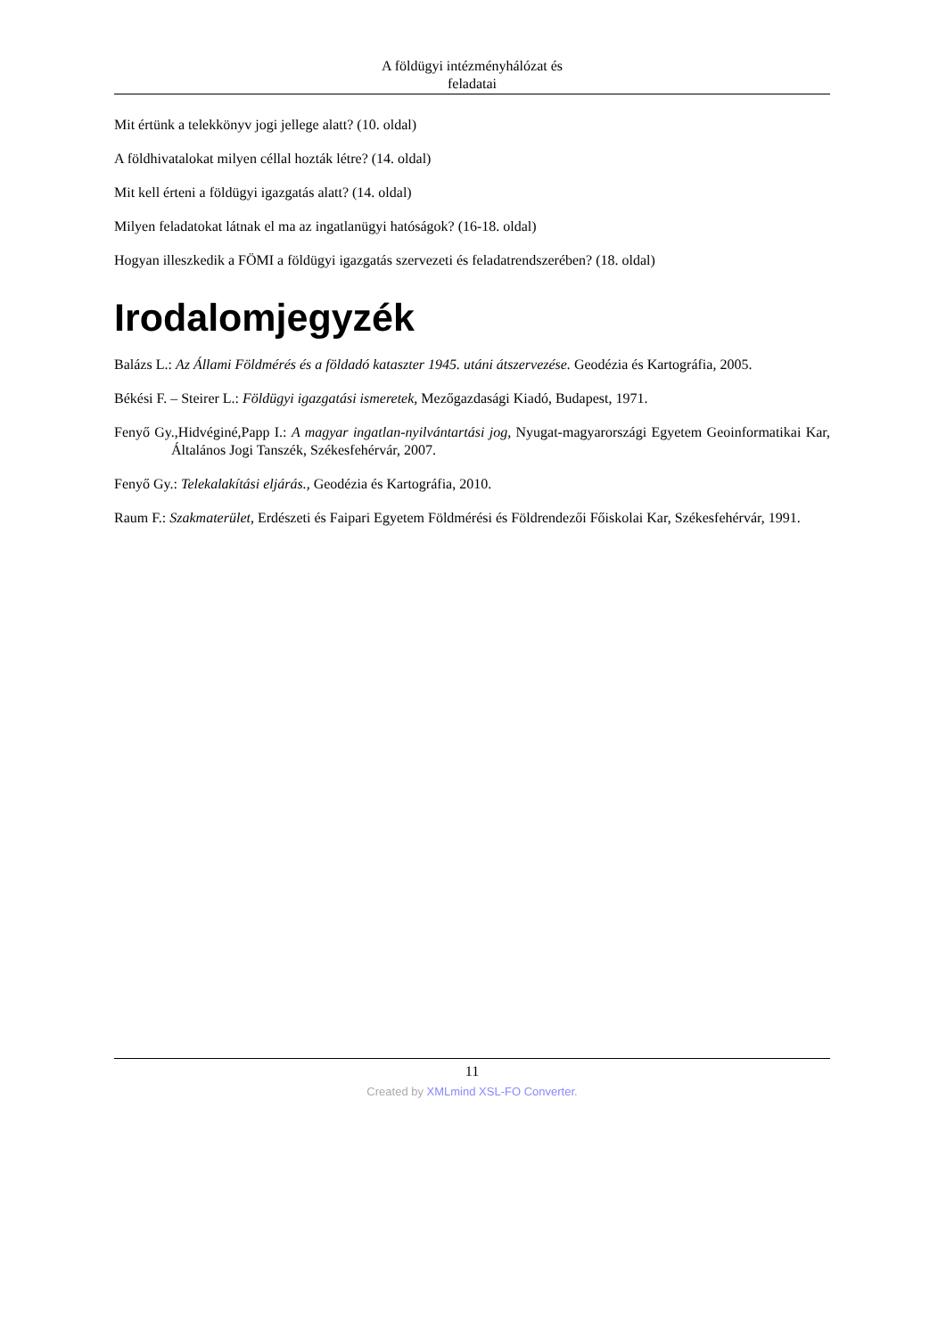A földügyi intézményhálózat és
feladatai
Mit értünk a telekkönyv jogi jellege alatt? (10. oldal)
A földhivatalokat milyen céllal hozták létre? (14. oldal)
Mit kell érteni a földügyi igazgatás alatt? (14. oldal)
Milyen feladatokat látnak el ma az ingatlanügyi hatóságok? (16-18. oldal)
Hogyan illeszkedik a FÖMI a földügyi igazgatás szervezeti és feladatrendszerében? (18. oldal)
Irodalomjegyzék
Balázs L.: Az Állami Földmérés és a földadó kataszter 1945. utáni átszervezése. Geodézia és Kartográfia, 2005.
Békési F. – Steirer L.: Földügyi igazgatási ismeretek, Mezőgazdasági Kiadó, Budapest, 1971.
Fenyő Gy.,Hidvéginé,Papp I.: A magyar ingatlan-nyilvántartási jog, Nyugat-magyarországi Egyetem Geoinformatikai Kar, Általános Jogi Tanszék, Székesfehérvár, 2007.
Fenyő Gy.: Telekalakítási eljárás., Geodézia és Kartográfia, 2010.
Raum F.: Szakmaterület, Erdészeti és Faipari Egyetem Földmérési és Földrendezői Főiskolai Kar, Székesfehérvár, 1991.
11
Created by XMLmind XSL-FO Converter.